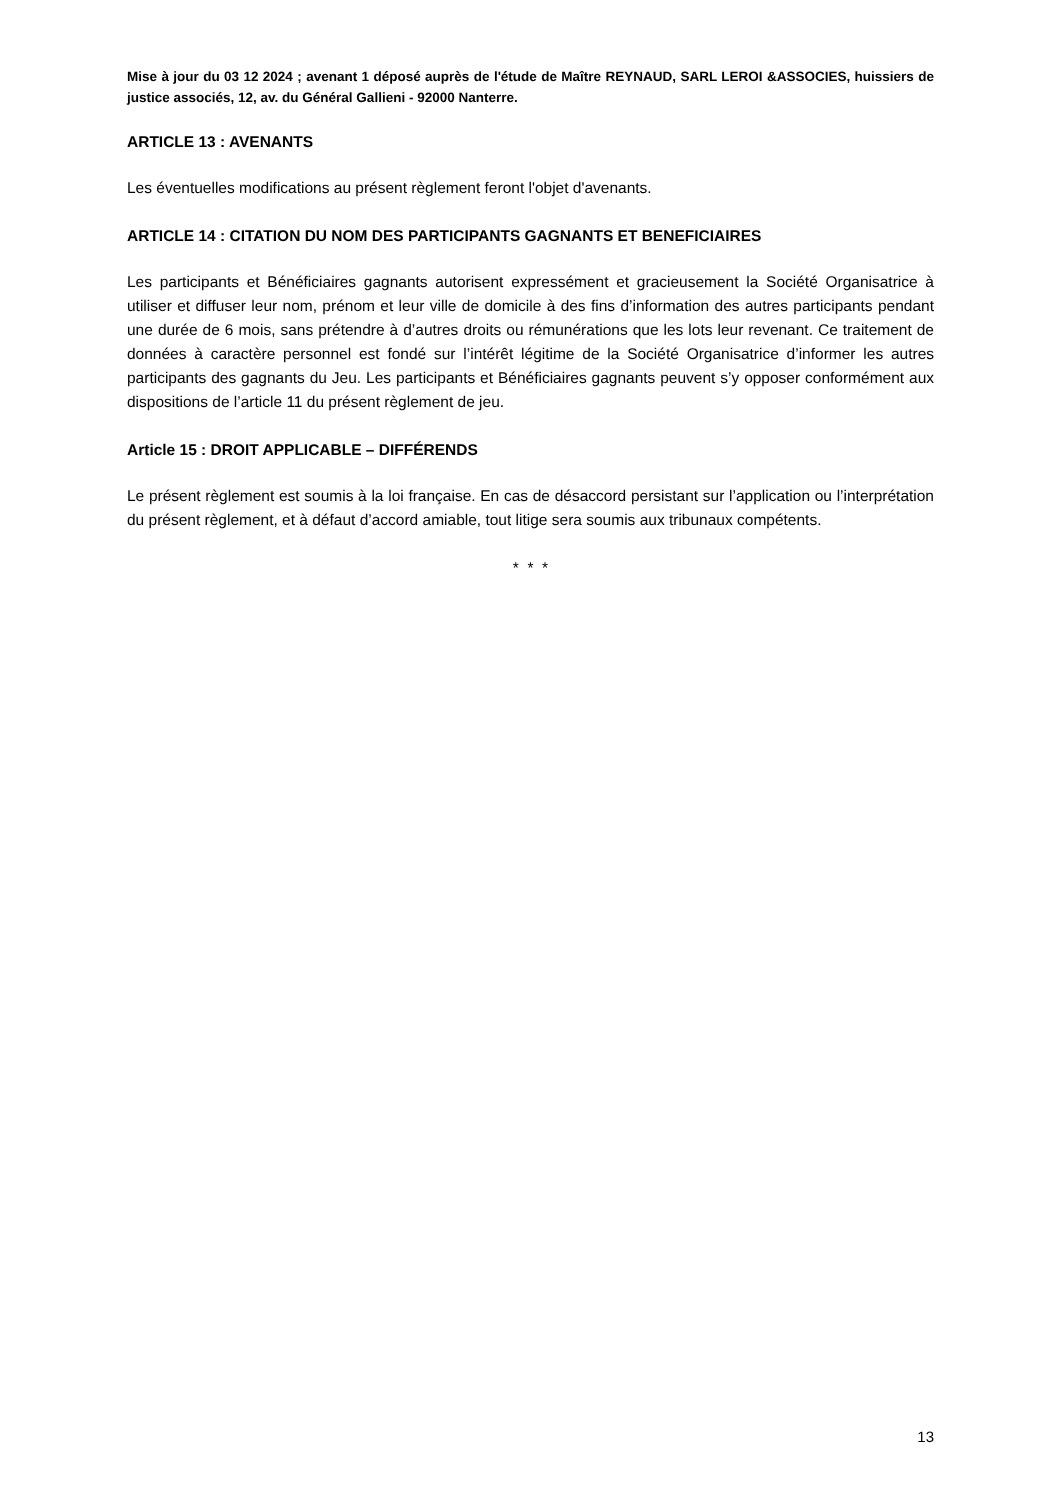Mise à jour du 03 12 2024 ; avenant 1 déposé auprès de l'étude de Maître REYNAUD, SARL LEROI &ASSOCIES, huissiers de justice associés, 12, av. du Général Gallieni - 92000 Nanterre.
ARTICLE 13 : AVENANTS
Les éventuelles modifications au présent règlement feront l'objet d'avenants.
ARTICLE 14 : CITATION DU NOM DES PARTICIPANTS GAGNANTS ET BENEFICIAIRES
Les participants et Bénéficiaires gagnants autorisent expressément et gracieusement la Société Organisatrice à utiliser et diffuser leur nom, prénom et leur ville de domicile à des fins d’information des autres participants pendant une durée de 6 mois, sans prétendre à d’autres droits ou rémunérations que les lots leur revenant. Ce traitement de données à caractère personnel est fondé sur l’intérêt légitime de la Société Organisatrice d’informer les autres participants des gagnants du Jeu. Les participants et Bénéficiaires gagnants peuvent s’y opposer conformément aux dispositions de l’article 11 du présent règlement de jeu.
Article 15 : DROIT APPLICABLE – DIFFÉRENDS
Le présent règlement est soumis à la loi française. En cas de désaccord persistant sur l’application ou l’interprétation du présent règlement, et à défaut d’accord amiable, tout litige sera soumis aux tribunaux compétents.
* * *
13